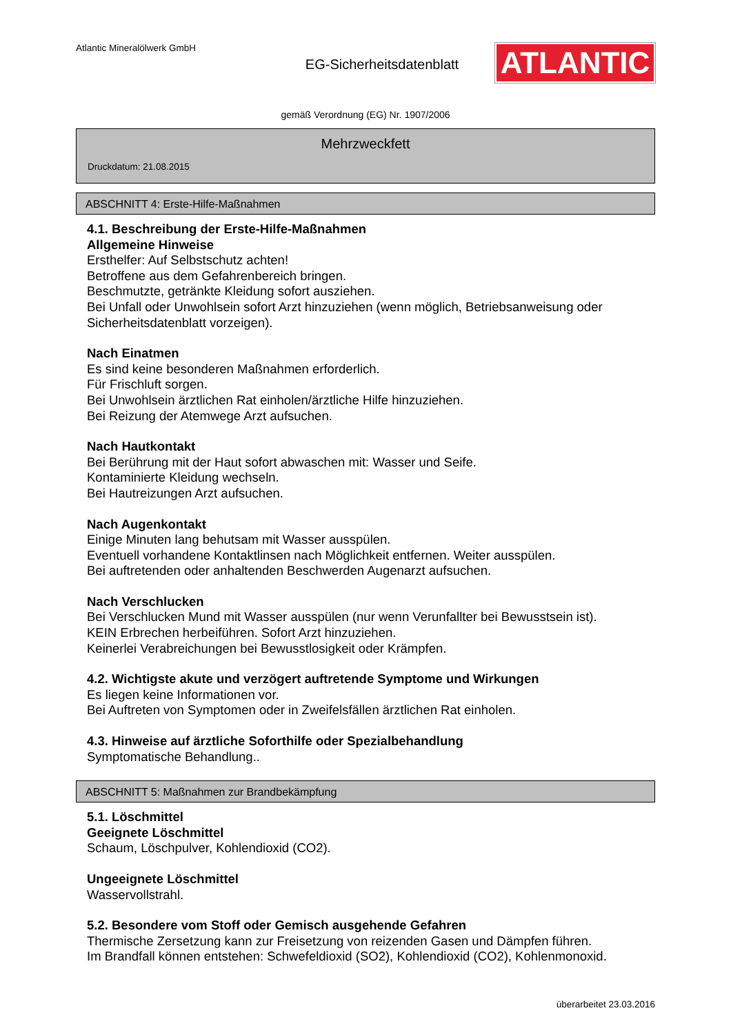Atlantic Mineralölwerk GmbH
EG-Sicherheitsdatenblatt
ATLANTIC
gemäß Verordnung (EG) Nr. 1907/2006
Mehrzweckfett
Druckdatum: 21.08.2015
ABSCHNITT 4: Erste-Hilfe-Maßnahmen
4.1. Beschreibung der Erste-Hilfe-Maßnahmen
Allgemeine Hinweise
Ersthelfer: Auf Selbstschutz achten!
Betroffene aus dem Gefahrenbereich bringen.
Beschmutzte, getränkte Kleidung sofort ausziehen.
Bei Unfall oder Unwohlsein sofort Arzt hinzuziehen (wenn möglich, Betriebsanweisung oder Sicherheitsdatenblatt vorzeigen).
Nach Einatmen
Es sind keine besonderen Maßnahmen erforderlich.
Für Frischluft sorgen.
Bei Unwohlsein ärztlichen Rat einholen/ärztliche Hilfe hinzuziehen.
Bei Reizung der Atemwege Arzt aufsuchen.
Nach Hautkontakt
Bei Berührung mit der Haut sofort abwaschen mit: Wasser und Seife.
Kontaminierte Kleidung wechseln.
Bei Hautreizungen Arzt aufsuchen.
Nach Augenkontakt
Einige Minuten lang behutsam mit Wasser ausspülen.
Eventuell vorhandene Kontaktlinsen nach Möglichkeit entfernen. Weiter ausspülen.
Bei auftretenden oder anhaltenden Beschwerden Augenarzt aufsuchen.
Nach Verschlucken
Bei Verschlucken Mund mit Wasser ausspülen (nur wenn Verunfallter bei Bewusstsein ist).
KEIN Erbrechen herbeiführen. Sofort Arzt hinzuziehen.
Keinerlei Verabreichungen bei Bewusstlosigkeit oder Krämpfen.
4.2. Wichtigste akute und verzögert auftretende Symptome und Wirkungen
Es liegen keine Informationen vor.
Bei Auftreten von Symptomen oder in Zweifelsfällen ärztlichen Rat einholen.
4.3. Hinweise auf ärztliche Soforthilfe oder Spezialbehandlung
Symptomatische Behandlung..
ABSCHNITT 5: Maßnahmen zur Brandbekämpfung
5.1. Löschmittel
Geeignete Löschmittel
Schaum, Löschpulver, Kohlendioxid (CO2).
Ungeeignete Löschmittel
Wasservollstrahl.
5.2. Besondere vom Stoff oder Gemisch ausgehende Gefahren
Thermische Zersetzung kann zur Freisetzung von reizenden Gasen und Dämpfen führen.
Im Brandfall können entstehen: Schwefeldioxid (SO2), Kohlendioxid (CO2), Kohlenmonoxid.
überarbeitet 23.03.2016